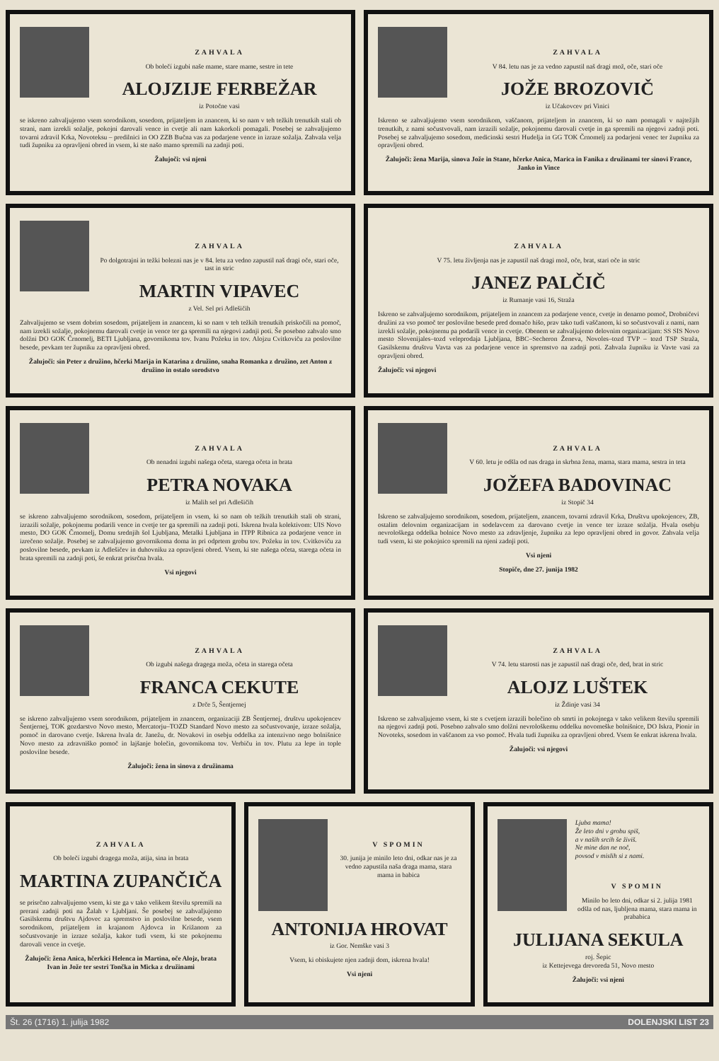ZAHVALA
Ob bolečí izgubi naše mame, stare mame, sestre in tete
ALOJZIJE FERBEŽAR
iz Potočne vasi
se iskreno zahvaljujemo vsem sorodnikom, sosedom, prijateljem in znancem, ki so nam v teh težkih trenutkih stali ob strani, nam izrekli sožalje, pokojni darovali vence in cvetje ali nam kakorkoli pomagali. Posebej se zahvaljujemo tovarni zdravil Krka, Novoteksu – predilnici in OO ZZB Bučna vas za podarjene vence in izraze sožalja. Zahvala velja tudi župniku za opravljeni obred in vsem, ki ste našo mamo spremili na zadnji poti.
Žalujoči: vsi njeni
ZAHVALA
V 84. letu nas je za vedno zapustil naš dragi mož, oče, stari oče
JOŽE BROZOVIČ
iz Učakovcev pri Vinici
Iskreno se zahvaljujemo vsem sorodnikom, vaščanom, prijateljem in znancem, ki so nam pomagali v najtežjih trenutkih, z nami sočustvovali, nam izrazili sožalje, pokojnemu darovali cvetje in ga spremili na njegovi zadnji poti. Posebej se zahvaljujemo sosedom, medicinski sestri Hudelja in GG TOK Črnomelj za podarjeni venec ter župniku za opravljeni obred.
Žalujoči: žena Marija, sinova Jože in Stane, hčerke Anica, Marica in Fanika z družinami ter sinovi France, Janko in Vince
ZAHVALA
Po dolgotrajni in težki bolezni nas je v 84. letu za vedno zapustil naš dragi oče, stari oče, tast in stric
MARTIN VIPAVEC
z Vel. Sel pri Adlešičih
Zahvaljujemo se vsem dobrim sosedom, prijateljem in znancem, ki so nam v teh težkih trenutkih priskočili na pomoč, nam izrekli sožalje, pokojnemu darovali cvetje in vence ter ga spremili na njegovi zadnji poti. Še posebno zahvalo smo dolžni DO GOK Črnomelj, BETI Ljubljana, govornikoma tov. Ivanu Požeku in tov. Alojzu Cvitkoviču za poslovilne besede, pevkam ter župniku za opravljeni obred.
Žalujoči: sin Peter z družino, hčerki Marija in Katarina z družino, snaha Romanka z družino, zet Anton z družino in ostalo sorodstvo
ZAHVALA
V 75. letu življenja nas je zapustil naš dragi mož, oče, brat, stari oče in stric
JANEZ PALČIČ
iz Rumanje vasi 16, Straža
Iskreno se zahvaljujemo sorodnikom, prijateljem in znancem za podarjene vence, cvetje in denarno pomoč, Drobničevi družini za vso pomoč ter poslovilne besede pred domačo hišo, prav tako tudi vaščanom, ki so sočustvovali z nami, nam izrekli sožalje, pokojnemu pa podarili vence in cvetje. Obenem se zahvaljujemo delovnim organizacijam: SS SIS Novo mesto Slovenijales–tozd veleprodaja Ljubljana, BBC–Secheron Ženeva, Novoles–tozd TVP – tozd TSP Straža, Gasilskemu društvu Vavta vas za podarjene vence in spremstvo na zadnji poti. Zahvala župniku iz Vavte vasi za opravljeni obred.
Žalujoči: vsi njegovi
ZAHVALA
Ob nenadni izgubi našega očeta, starega očeta in brata
PETRA NOVAKA
iz Malih sel pri Adlešičih
se iskreno zahvaljujemo sorodnikom, sosedom, prijateljem in vsem, ki so nam ob težkih trenutkih stali ob strani, izrazili sožalje, pokojnemu podarili vence in cvetje ter ga spremili na zadnji poti. Iskrena hvala kolektivom: UIS Novo mesto, DO GOK Črnomelj, Domu srednjih šol Ljubljana, Metalki Ljubljana in ITPP Ribnica za podarjene vence in izrečeno sožalje. Posebej se zahvaljujemo govornikoma doma in pri odprtem grobu tov. Požeku in tov. Cvitkoviču za poslovilne besede, pevkam iz Adlešičev in duhovniku za opravljeni obred. Vsem, ki ste našega očeta, starega očeta in brata spremili na zadnji poti, še enkrat prisrčna hvala.
Vsi njegovi
ZAHVALA
V 60. letu je odšla od nas draga in skrbna žena, mama, stara mama, sestra in teta
JOŽEFA BADOVINAC
iz Stopič 34
Iskreno se zahvaljujemo sorodnikom, sosedom, prijateljem, znancem, tovarni zdravil Krka, Društvu upokojencev, ZB, ostalim delovnim organizacijam in sodelavcem za darovano cvetje in vence ter izraze sožalja. Hvala osebju nevrološkega oddelka bolnice Novo mesto za zdravljenje, župniku za lepo opravljeni obred in govor. Zahvala velja tudi vsem, ki ste pokojnico spremili na njeni zadnji poti.
Vsi njeni
Stopiče, dne 27. junija 1982
ZAHVALA
Ob izgubi našega dragega moža, očeta in starega očeta
FRANCA CEKUTE
z Drče 5, Šentjernej
se iskreno zahvaljujemo vsem sorodnikom, prijateljem in znancem, organizaciji ZB Šentjernej, društvu upokojencev Šentjernej, TOK gozdarstvo Novo mesto, Mercatorju–TOZD Standard Novo mesto za sočustvovanje, izraze sožalja, pomoč in darovano cvetje. Iskrena hvala dr. Janežu, dr. Novakovi in osebju oddelka za intenzivno nego bolnišnice Novo mesto za zdravniško pomoč in lajšanje bolečin, govornikoma tov. Verbiču in tov. Plutu za lepe in tople poslovilne besede.
Žalujoči: žena in sinova z družinama
ZAHVALA
V 74. letu starosti nas je zapustil naš dragi oče, ded, brat in stric
ALOJZ LUŠTEK
iz Ždinje vasi 34
Iskreno se zahvaljujemo vsem, ki ste s cvetjem izrazili bolečino ob smrti in pokojnega v tako velikem številu spremili na njegovi zadnji poti. Posebno zahvalo smo dolžni nevrološkemu oddelku novomeške bolnišnice, DO Iskra, Pionir in Novoteks, sosedom in vaščanom za vso pomoč. Hvala tudi župniku za opravljeni obred. Vsem še enkrat iskrena hvala.
Žalujoči: vsi njegovi
ZAHVALA
Ob bolečí izgubi dragega moža, atija, sina in brata
MARTINA ZUPANČIČA
se prisrčno zahvaljujemo vsem, ki ste ga v tako velikem številu spremili na prerani zadnji poti na Žalah v Ljubljani. Še posebej se zahvaljujemo Gasilskemu društvu Ajdovec za spremstvo in poslovilne besede, vsem sorodnikom, prijateljem in krajanom Ajdovca in Križanom za sočustvovanje in izraze sožalja, kakor tudi vsem, ki ste pokojnemu darovali vence in cvetje.
Žalujoči: žena Anica, hčerkici Helenca in Martina, oče Alojz, brata Ivan in Jože ter sestri Tončka in Micka z družinami
V SPOMIN
30. junija je minilo leto dni, odkar nas je za vedno zapustila naša draga mama, stara mama in babica
ANTONIJA HROVAT
iz Gor. Nemške vasi 3
Vsem, ki obiskujete njen zadnji dom, iskrena hvala!
Vsi njeni
Ljuba mama!
Že leto dni v grobu spiš,
a v naših srcih še živiš.
Ne mine dan ne noč,
povsod v mislih si z nami.
V SPOMIN
Minilo bo leto dni, odkar si 2. julija 1981 odšla od nas, ljubljena mama, stara mama in prababica
JULIJANA SEKULA
roj. Šepic
iz Kettejevega drevoreda 51, Novo mesto
Žalujoči: vsi njeni
Št. 26 (1716) 1. julija 1982 DOLENJSKI LIST 23